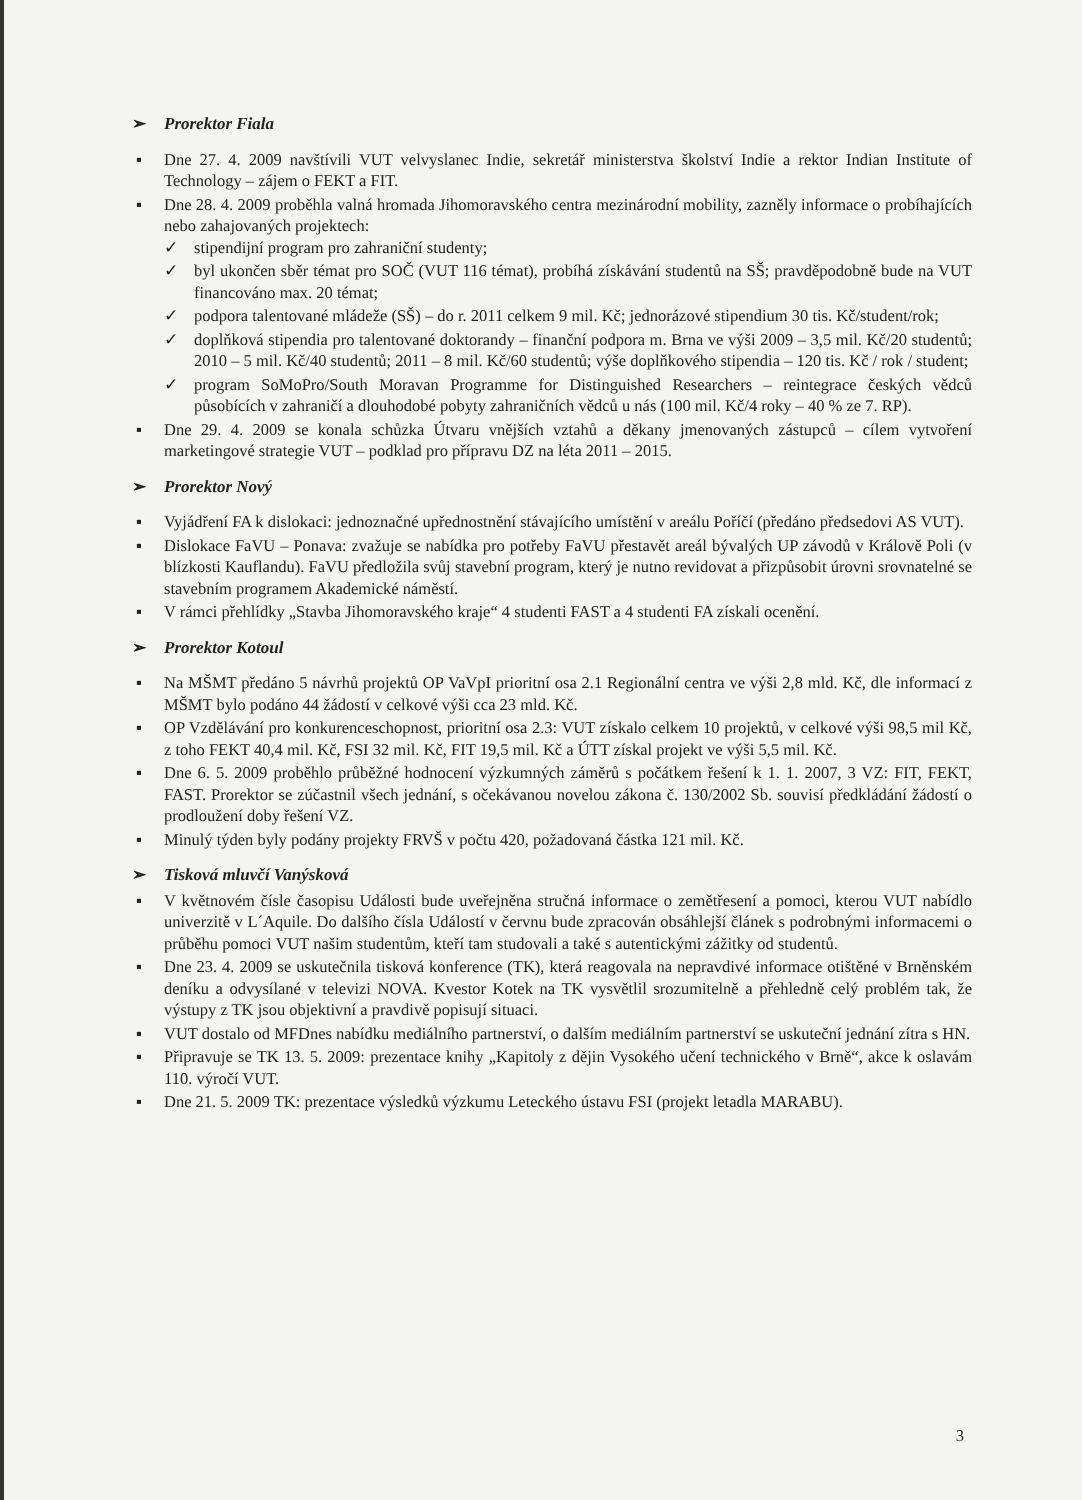➢ Prorektor Fiala
▪ Dne 27. 4. 2009 navštívili VUT velvyslanec Indie, sekretář ministerstva školství Indie a rektor Indian Institute of Technology – zájem o FEKT a FIT.
▪ Dne 28. 4. 2009 proběhla valná hromada Jihomoravského centra mezinárodní mobility, zazněly informace o probíhajících nebo zahajovaných projektech:
✓ stipendijní program pro zahraniční studenty;
✓ byl ukončen sběr témat pro SOČ (VUT 116 témat), probíhá získávání studentů na SŠ; pravděpodobně bude na VUT financováno max. 20 témat;
✓ podpora talentované mládeže (SŠ) – do r. 2011 celkem 9 mil. Kč; jednorázové stipendium 30 tis. Kč/student/rok;
✓ doplňková stipendia pro talentované doktorandy – finanční podpora m. Brna ve výši 2009 – 3,5 mil. Kč/20 studentů; 2010 – 5 mil. Kč/40 studentů; 2011 – 8 mil. Kč/60 studentů; výše doplňkového stipendia – 120 tis. Kč / rok / student;
✓ program SoMoPro/South Moravan Programme for Distinguished Researchers – reintegrace českých vědců působících v zahraničí a dlouhodobé pobyty zahraničních vědců u nás (100 mil. Kč/4 roky – 40 % ze 7. RP).
▪ Dne 29. 4. 2009 se konala schůzka Útvaru vnějších vztahů a děkany jmenovaných zástupců – cílem vytvoření marketingové strategie VUT – podklad pro přípravu DZ na léta 2011 – 2015.
➢ Prorektor Nový
▪ Vyjádření FA k dislokaci: jednoznačné upřednostnění stávajícího umístění v areálu Poříčí (předáno předsedovi AS VUT).
▪ Dislokace FaVU – Ponava: zvažuje se nabídka pro potřeby FaVU přestavět areál bývalých UP závodů v Králově Poli (v blízkosti Kauflandu). FaVU předložila svůj stavební program, který je nutno revidovat a přizpůsobit úrovni srovnatelné se stavebním programem Akademické náměstí.
▪ V rámci přehlídky „Stavba Jihomoravského kraje“ 4 studenti FAST a 4 studenti FA získali ocenění.
➢ Prorektor Kotoul
▪ Na MŠMT předáno 5 návrhů projektů OP VaVpI prioritní osa 2.1 Regionální centra ve výši 2,8 mld. Kč, dle informací z MŠMT bylo podáno 44 žádostí v celkové výši cca 23 mld. Kč.
▪ OP Vzdělávání pro konkurenceschopnost, prioritní osa 2.3: VUT získalo celkem 10 projektů, v celkové výši 98,5 mil Kč, z toho FEKT 40,4 mil. Kč, FSI 32 mil. Kč, FIT 19,5 mil. Kč a ÚTT získal projekt ve výši 5,5 mil. Kč.
▪ Dne 6. 5. 2009 proběhlo průběžné hodnocení výzkumných záměrů s počátkem řešení k 1. 1. 2007, 3 VZ: FIT, FEKT, FAST. Prorektor se zúčastnil všech jednání, s očekávanou novelou zákona č. 130/2002 Sb. souvisí předkládání žádostí o prodloužení doby řešení VZ.
▪ Minulý týden byly podány projekty FRVŠ v počtu 420, požadovaná částka 121 mil. Kč.
➢ Tisková mluvčí Vanýsková
▪ V květnovém čísle časopisu Události bude uveřejněna stručná informace o zemětřesení a pomoci, kterou VUT nabídlo univerzitě v L´Aquile. Do dalšího čísla Událostí v červnu bude zpracován obsáhlejší článek s podrobnými informacemi o průběhu pomoci VUT našim studentům, kteří tam studovali a také s autentickými zážitky od studentů.
▪ Dne 23. 4. 2009 se uskutečnila tisková konference (TK), která reagovala na nepravdivé informace otištěné v Brněnském deníku a odvysílané v televizi NOVA. Kvestor Kotek na TK vysvětlil srozumitelně a přehledně celý problém tak, že výstupy z TK jsou objektivní a pravdivě popisují situaci.
▪ VUT dostalo od MFDnes nabídku mediálního partnerství, o dalším mediálním partnerství se uskuteční jednání zítra s HN.
▪ Připravuje se TK 13. 5. 2009: prezentace knihy „Kapitoly z dějin Vysokého učení technického v Brně“, akce k oslavám 110. výročí VUT.
▪ Dne 21. 5. 2009 TK: prezentace výsledků výzkumu Leteckého ústavu FSI (projekt letadla MARABU).
3